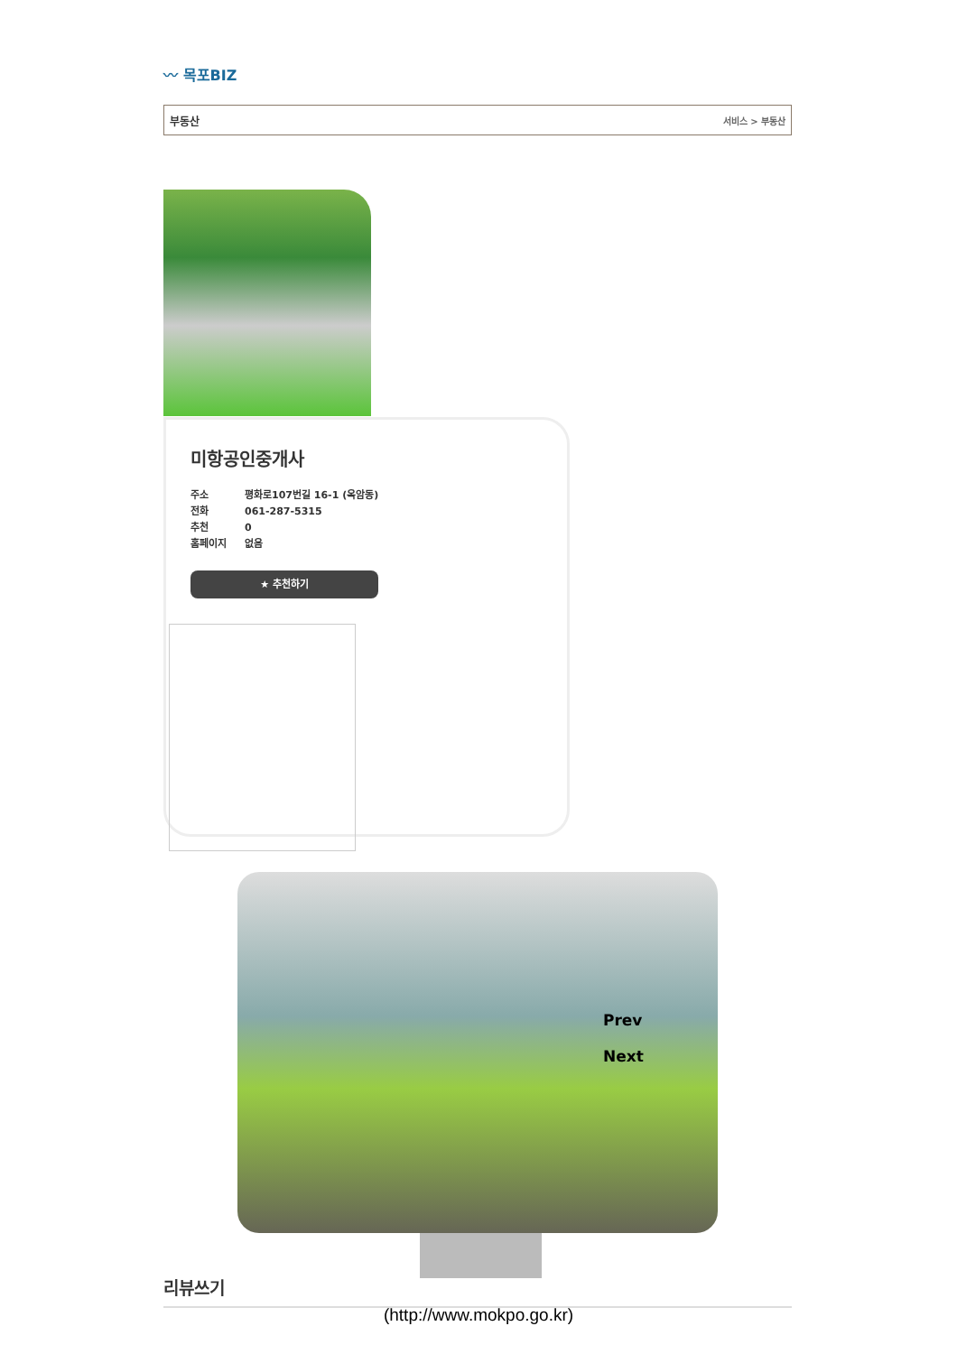〰 목포BIZ
부동산 서비스 > 부동산
미항공인중개사
주소 평화로107번길 16-1 (옥암동)
전화 061-287-5315
추천 0
홈페이지 없음
★ 추천하기
Prev
Next
리뷰쓰기
(http://www.mokpo.go.kr)